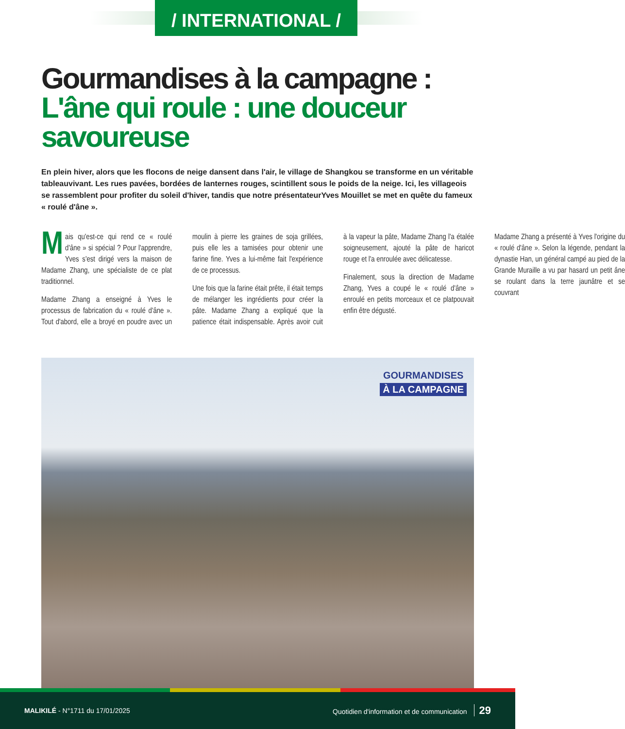/ INTERNATIONAL /
Gourmandises à la campagne : L'âne qui roule : une douceur savoureuse
En plein hiver, alors que les flocons de neige dansent dans l'air, le village de Shangkou se transforme en un véritable tableauvivant. Les rues pavées, bordées de lanternes rouges, scintillent sous le poids de la neige. Ici, les villageois se rassemblent pour profiter du soleil d'hiver, tandis que notre présentateurYves Mouillet se met en quête du fameux « roulé d'âne ».
Mais qu'est-ce qui rend ce « roulé d'âne » si spécial ? Pour l'apprendre, Yves s'est dirigé vers la maison de Madame Zhang, une spécialiste de ce plat traditionnel.
Madame Zhang a enseigné à Yves le processus de fabrication du « roulé d'âne ». Tout d'abord, elle a broyé en poudre avec un moulin à pierre les graines de soja grillées, puis elle les a tamisées pour obtenir une farine fine. Yves a lui-même fait l'expérience de ce processus.
Une fois que la farine était prête, il était temps de mélanger les ingrédients pour créer la pâte. Madame Zhang a expliqué que la patience était indispensable. Après avoir cuit à la vapeur la pâte, Madame Zhang l'a étalée soigneusement, ajouté la pâte de haricot rouge et l'a enroulée avec délicatesse.
Finalement, sous la direction de Madame Zhang, Yves a coupé le « roulé d'âne » enroulé en petits morceaux et ce platpouvait enfin être dégusté.
Madame Zhang a présenté à Yves l'origine du « roulé d'âne ». Selon la légende, pendant la dynastie Han, un général campé au pied de la Grande Muraille a vu par hasard un petit âne se roulant dans la terre jaunâtre et se couvrant
GOURMANDISES
À LA CAMPAGNE
MALIKILÉ - N°1711 du 17/01/2025
Quotidien d'information et de communication 29